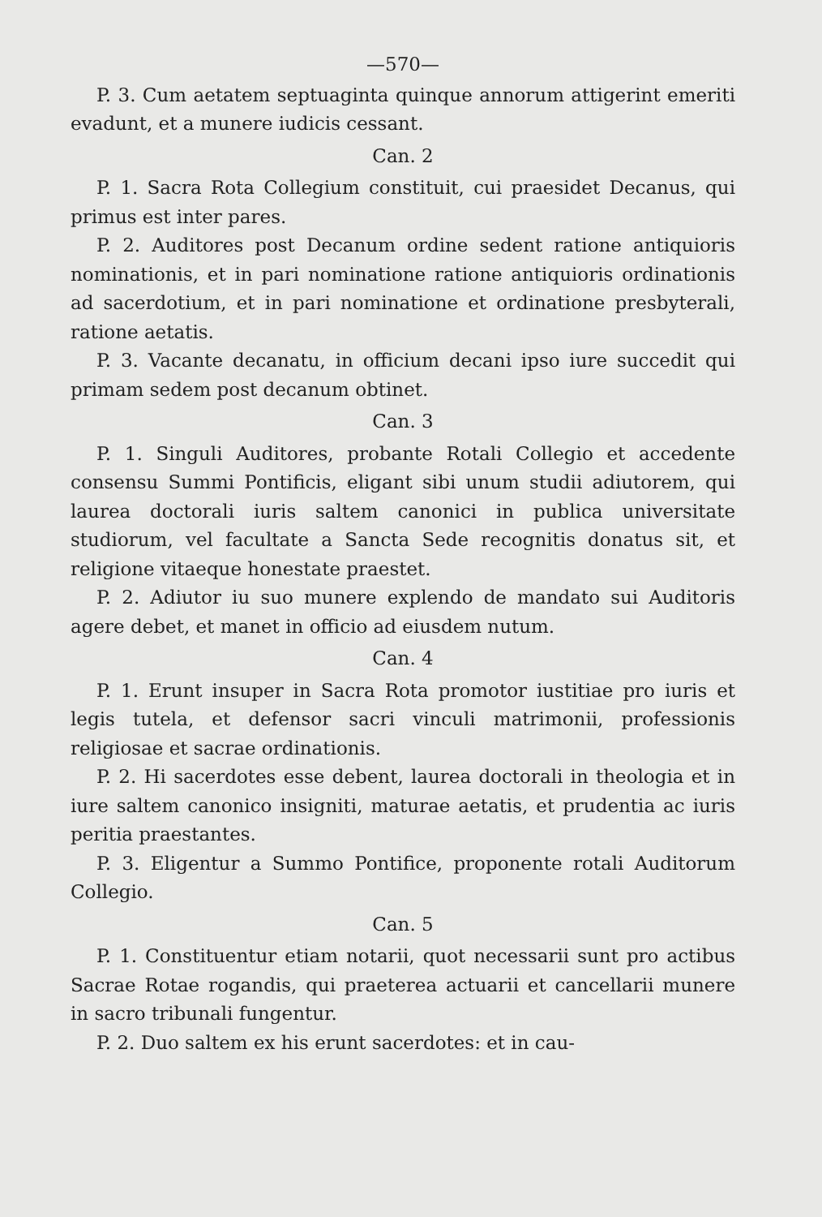—570—
P. 3. Cum aetatem septuaginta quinque annorum attigerint emeriti evadunt, et a munere iudicis cessant.
Can. 2
P. 1. Sacra Rota Collegium constituit, cui praesidet Decanus, qui primus est inter pares.
P. 2. Auditores post Decanum ordine sedent ratione antiquioris nominationis, et in pari nominatione ratione antiquioris ordinationis ad sacerdotium, et in pari nominatione et ordinatione presbyterali, ratione aetatis.
P. 3. Vacante decanatu, in officium decani ipso iure succedit qui primam sedem post decanum obtinet.
Can. 3
P. 1. Singuli Auditores, probante Rotali Collegio et accedente consensu Summi Pontificis, eligant sibi unum studii adiutorem, qui laurea doctorali iuris saltem canonici in publica universitate studiorum, vel facultate a Sancta Sede recognitis donatus sit, et religione vitaeque honestate praestet.
P. 2. Adiutor iu suo munere explendo de mandato sui Auditoris agere debet, et manet in officio ad eiusdem nutum.
Can. 4
P. 1. Erunt insuper in Sacra Rota promotor iustitiae pro iuris et legis tutela, et defensor sacri vinculi matrimonii, professionis religiosae et sacrae ordinationis.
P. 2. Hi sacerdotes esse debent, laurea doctorali in theologia et in iure saltem canonico insigniti, maturae aetatis, et prudentia ac iuris peritia praestantes.
P. 3. Eligentur a Summo Pontifice, proponente rotali Auditorum Collegio.
Can. 5
P. 1. Constituentur etiam notarii, quot necessarii sunt pro actibus Sacrae Rotae rogandis, qui praeterea actuarii et cancellarii munere in sacro tribunali fungentur.
P. 2. Duo saltem ex his erunt sacerdotes: et in cau-